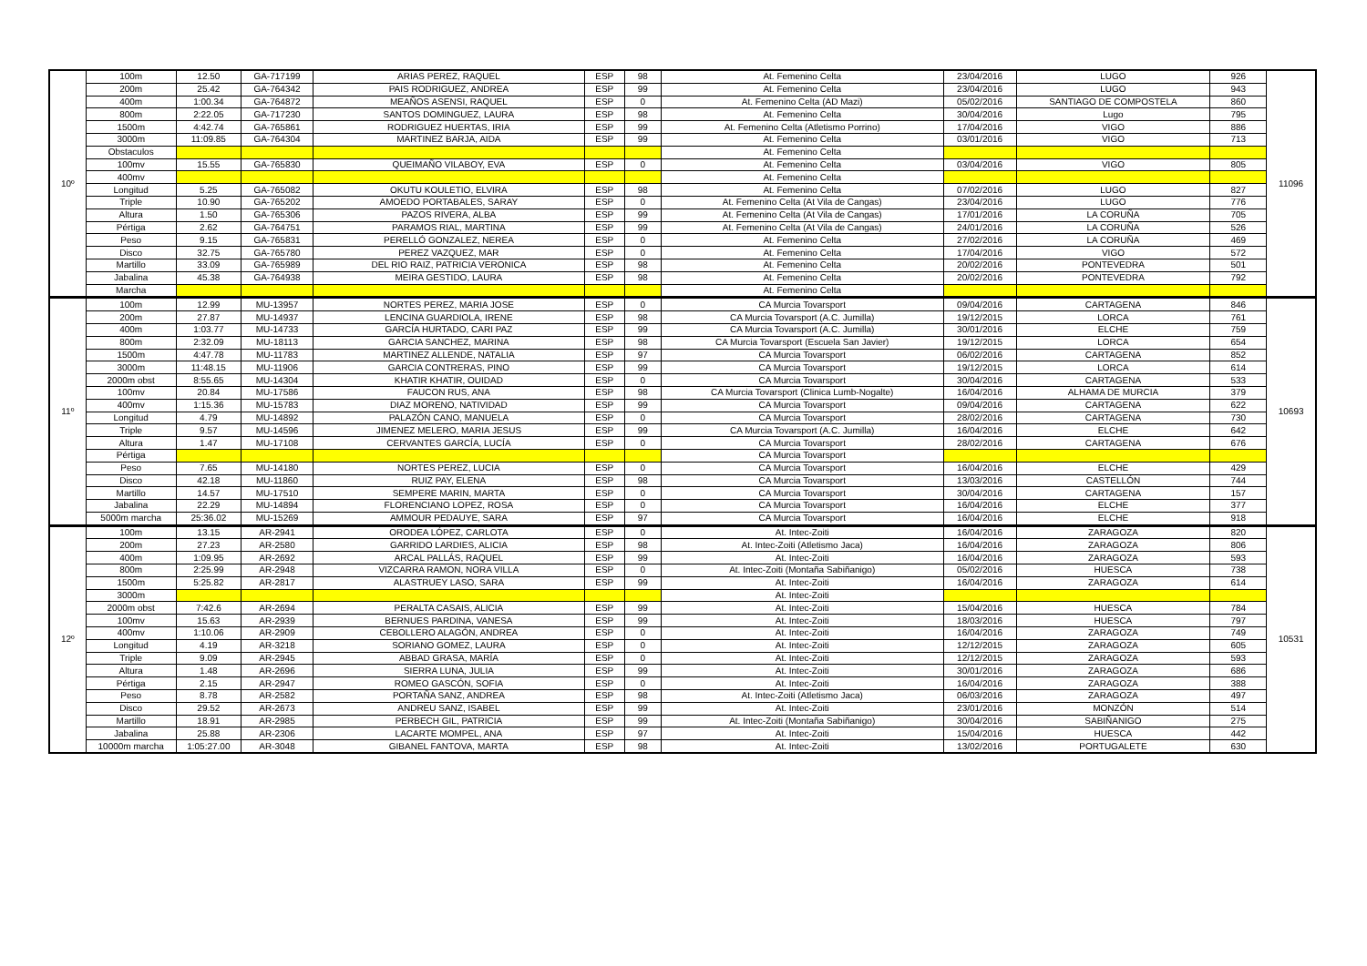| 10º | 100m | 12.50 | GA-717199 | ARIAS PEREZ, RAQUEL | ESP | 98 | At. Femenino Celta | 23/04/2016 | LUGO | 926 | 11096 |
| | 200m | 25.42 | GA-764342 | PAIS RODRIGUEZ, ANDREA | ESP | 99 | At. Femenino Celta | 23/04/2016 | LUGO | 943 | |
| | 400m | 1:00.34 | GA-764872 | MEAÑOS ASENSI, RAQUEL | ESP | 0 | At. Femenino Celta (AD Mazi) | 05/02/2016 | SANTIAGO DE COMPOSTELA | 860 | |
| | 800m | 2:22.05 | GA-717230 | SANTOS DOMINGUEZ, LAURA | ESP | 98 | At. Femenino Celta | 30/04/2016 | Lugo | 795 | |
| | 1500m | 4:42.74 | GA-765861 | RODRIGUEZ HUERTAS, IRIA | ESP | 99 | At. Femenino Celta (Atletismo Porrino) | 17/04/2016 | VIGO | 886 | |
| | 3000m | 11:09.85 | GA-764304 | MARTINEZ BARJA, AIDA | ESP | 99 | At. Femenino Celta | 03/01/2016 | VIGO | 713 | |
| | Obstaculos | | | | | | At. Femenino Celta | | | | |
| | 100mv | 15.55 | GA-765830 | QUEIMAÑO VILABOY, EVA | ESP | 0 | At. Femenino Celta | 03/04/2016 | VIGO | 805 | |
| | 400mv | | | | | | At. Femenino Celta | | | | |
| | Longitud | 5.25 | GA-765082 | OKUTU KOULETIO, ELVIRA | ESP | 98 | At. Femenino Celta | 07/02/2016 | LUGO | 827 | |
| | Triple | 10.90 | GA-765202 | AMOEDO PORTABALES, SARAY | ESP | 0 | At. Femenino Celta (At Vila de Cangas) | 23/04/2016 | LUGO | 776 | |
| | Altura | 1.50 | GA-765306 | PAZOS RIVERA, ALBA | ESP | 99 | At. Femenino Celta (At Vila de Cangas) | 17/01/2016 | LA CORUÑA | 705 | |
| | Pértiga | 2.62 | GA-764751 | PARAMOS RIAL, MARTINA | ESP | 99 | At. Femenino Celta (At Vila de Cangas) | 24/01/2016 | LA CORUÑA | 526 | |
| | Peso | 9.15 | GA-765831 | PERELLÓ GONZALEZ, NEREA | ESP | 0 | At. Femenino Celta | 27/02/2016 | LA CORUÑA | 469 | |
| | Disco | 32.75 | GA-765780 | PEREZ VAZQUEZ, MAR | ESP | 0 | At. Femenino Celta | 17/04/2016 | VIGO | 572 | |
| | Martillo | 33.09 | GA-765989 | DEL RIO RAIZ, PATRICIA VERONICA | ESP | 98 | At. Femenino Celta | 20/02/2016 | PONTEVEDRA | 501 | |
| | Jabalina | 45.38 | GA-764938 | MEIRA GESTIDO, LAURA | ESP | 98 | At. Femenino Celta | 20/02/2016 | PONTEVEDRA | 792 | |
| | Marcha | | | | | | At. Femenino Celta | | | | |
| 11º | 100m | 12.99 | MU-13957 | NORTES PEREZ, MARIA JOSE | ESP | 0 | CA Murcia Tovarsport | 09/04/2016 | CARTAGENA | 846 | 10693 |
| | 200m | 27.87 | MU-14937 | LENCINA GUARDIOLA, IRENE | ESP | 98 | CA Murcia Tovarsport (A.C. Jumilla) | 19/12/2015 | LORCA | 761 | |
| | 400m | 1:03.77 | MU-14733 | GARCÍA HURTADO, CARI PAZ | ESP | 99 | CA Murcia Tovarsport (A.C. Jumilla) | 30/01/2016 | ELCHE | 759 | |
| | 800m | 2:32.09 | MU-18113 | GARCIA SANCHEZ, MARINA | ESP | 98 | CA Murcia Tovarsport (Escuela San Javier) | 19/12/2015 | LORCA | 654 | |
| | 1500m | 4:47.78 | MU-11783 | MARTINEZ ALLENDE, NATALIA | ESP | 97 | CA Murcia Tovarsport | 06/02/2016 | CARTAGENA | 852 | |
| | 3000m | 11:48.15 | MU-11906 | GARCIA CONTRERAS, PINO | ESP | 99 | CA Murcia Tovarsport | 19/12/2015 | LORCA | 614 | |
| | 2000m obst | 8:55.65 | MU-14304 | KHATIR KHATIR, OUIDAD | ESP | 0 | CA Murcia Tovarsport | 30/04/2016 | CARTAGENA | 533 | |
| | 100mv | 20.84 | MU-17586 | FAUCON RUS, ANA | ESP | 98 | CA Murcia Tovarsport (Clinica Lumb-Nogalte) | 16/04/2016 | ALHAMA DE MURCIA | 379 | |
| | 400mv | 1:15.36 | MU-15783 | DIAZ MORENO, NATIVIDAD | ESP | 99 | CA Murcia Tovarsport | 09/04/2016 | CARTAGENA | 622 | |
| | Longitud | 4.79 | MU-14892 | PALAZÓN CANO, MANUELA | ESP | 0 | CA Murcia Tovarsport | 28/02/2016 | CARTAGENA | 730 | |
| | Triple | 9.57 | MU-14596 | JIMENEZ MELERO, MARIA JESUS | ESP | 99 | CA Murcia Tovarsport (A.C. Jumilla) | 16/04/2016 | ELCHE | 642 | |
| | Altura | 1.47 | MU-17108 | CERVANTES GARCÍA, LUCÍA | ESP | 0 | CA Murcia Tovarsport | 28/02/2016 | CARTAGENA | 676 | |
| | Pértiga | | | | | | CA Murcia Tovarsport | | | | |
| | Peso | 7.65 | MU-14180 | NORTES PEREZ, LUCIA | ESP | 0 | CA Murcia Tovarsport | 16/04/2016 | ELCHE | 429 | |
| | Disco | 42.18 | MU-11860 | RUIZ PAY, ELENA | ESP | 98 | CA Murcia Tovarsport | 13/03/2016 | CASTELLÓN | 744 | |
| | Martillo | 14.57 | MU-17510 | SEMPERE MARIN, MARTA | ESP | 0 | CA Murcia Tovarsport | 30/04/2016 | CARTAGENA | 157 | |
| | Jabalina | 22.29 | MU-14894 | FLORENCIANO LOPEZ, ROSA | ESP | 0 | CA Murcia Tovarsport | 16/04/2016 | ELCHE | 377 | |
| | 5000m marcha | 25:36.02 | MU-15269 | AMMOUR PEDAUYE, SARA | ESP | 97 | CA Murcia Tovarsport | 16/04/2016 | ELCHE | 918 | |
| 12º | 100m | 13.15 | AR-2941 | ORODEA LÓPEZ, CARLOTA | ESP | 0 | At. Intec-Zoiti | 16/04/2016 | ZARAGOZA | 820 | 10531 |
| | 200m | 27.23 | AR-2580 | GARRIDO LARDIES, ALICIA | ESP | 98 | At. Intec-Zoiti (Atletismo Jaca) | 16/04/2016 | ZARAGOZA | 806 | |
| | 400m | 1:09.95 | AR-2692 | ARCAL PALLÁS, RAQUEL | ESP | 99 | At. Intec-Zoiti | 16/04/2016 | ZARAGOZA | 593 | |
| | 800m | 2:25.99 | AR-2948 | VIZCARRA RAMON, NORA VILLA | ESP | 0 | At. Intec-Zoiti (Montaña Sabiñanigo) | 05/02/2016 | HUESCA | 738 | |
| | 1500m | 5:25.82 | AR-2817 | ALASTRUEY LASO, SARA | ESP | 99 | At. Intec-Zoiti | 16/04/2016 | ZARAGOZA | 614 | |
| | 3000m | | | | | | At. Intec-Zoiti | | | | |
| | 2000m obst | 7:42.6 | AR-2694 | PERALTA CASAIS, ALICIA | ESP | 99 | At. Intec-Zoiti | 15/04/2016 | HUESCA | 784 | |
| | 100mv | 15.63 | AR-2939 | BERNUES PARDINA, VANESA | ESP | 99 | At. Intec-Zoiti | 18/03/2016 | HUESCA | 797 | |
| | 400mv | 1:10.06 | AR-2909 | CEBOLLERO ALAGÓN, ANDREA | ESP | 0 | At. Intec-Zoiti | 16/04/2016 | ZARAGOZA | 749 | |
| | Longitud | 4.19 | AR-3218 | SORIANO GOMEZ, LAURA | ESP | 0 | At. Intec-Zoiti | 12/12/2015 | ZARAGOZA | 605 | |
| | Triple | 9.09 | AR-2945 | ABBAD GRASA, MARÍA | ESP | 0 | At. Intec-Zoiti | 12/12/2015 | ZARAGOZA | 593 | |
| | Altura | 1.48 | AR-2696 | SIERRA LUNA, JULIA | ESP | 99 | At. Intec-Zoiti | 30/01/2016 | ZARAGOZA | 686 | |
| | Pértiga | 2.15 | AR-2947 | ROMEO GASCÓN, SOFIA | ESP | 0 | At. Intec-Zoiti | 16/04/2016 | ZARAGOZA | 388 | |
| | Peso | 8.78 | AR-2582 | PORTAÑA SANZ, ANDREA | ESP | 98 | At. Intec-Zoiti (Atletismo Jaca) | 06/03/2016 | ZARAGOZA | 497 | |
| | Disco | 29.52 | AR-2673 | ANDREU SANZ, ISABEL | ESP | 99 | At. Intec-Zoiti | 23/01/2016 | MONZÓN | 514 | |
| | Martillo | 18.91 | AR-2985 | PERBECH GIL, PATRICIA | ESP | 99 | At. Intec-Zoiti (Montaña Sabiñanigo) | 30/04/2016 | SABIÑANIGO | 275 | |
| | Jabalina | 25.88 | AR-2306 | LACARTE MOMPEL, ANA | ESP | 97 | At. Intec-Zoiti | 15/04/2016 | HUESCA | 442 | |
| | 10000m marcha | 1:05:27.00 | AR-3048 | GIBANEL FANTOVA, MARTA | ESP | 98 | At. Intec-Zoiti | 13/02/2016 | PORTUGALETE | 630 | |